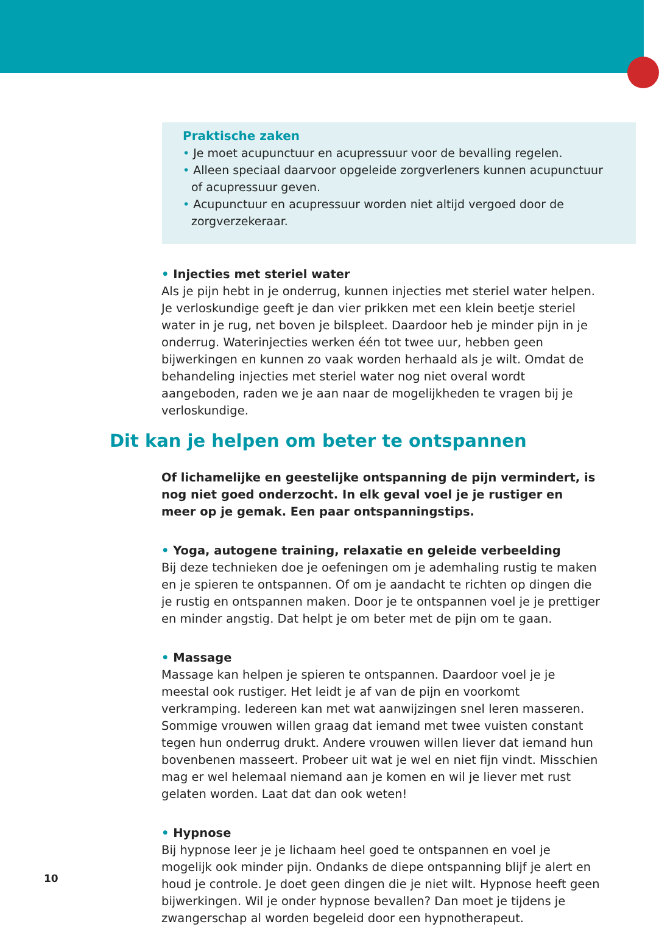Praktische zaken
• Je moet acupunctuur en acupressuur voor de bevalling regelen.
• Alleen speciaal daarvoor opgeleide zorgverleners kunnen acupunctuur of acupressuur geven.
• Acupunctuur en acupressuur worden niet altijd vergoed door de zorgverzekeraar.
• Injecties met steriel water
Als je pijn hebt in je onderrug, kunnen injecties met steriel water helpen. Je verloskundige geeft je dan vier prikken met een klein beetje steriel water in je rug, net boven je bilspleet. Daardoor heb je minder pijn in je onderrug. Waterinjecties werken één tot twee uur, hebben geen bijwerkingen en kunnen zo vaak worden herhaald als je wilt. Omdat de behandeling injecties met steriel water nog niet overal wordt aangeboden, raden we je aan naar de mogelijkheden te vragen bij je verloskundige.
Dit kan je helpen om beter te ontspannen
Of lichamelijke en geestelijke ontspanning de pijn vermindert, is nog niet goed onderzocht. In elk geval voel je je rustiger en meer op je gemak. Een paar ontspanningstips.
• Yoga, autogene training, relaxatie en geleide verbeelding
Bij deze technieken doe je oefeningen om je ademhaling rustig te maken en je spieren te ontspannen. Of om je aandacht te richten op dingen die je rustig en ontspannen maken. Door je te ontspannen voel je je prettiger en minder angstig. Dat helpt je om beter met de pijn om te gaan.
• Massage
Massage kan helpen je spieren te ontspannen. Daardoor voel je je meestal ook rustiger. Het leidt je af van de pijn en voorkomt verkramping. Iedereen kan met wat aanwijzingen snel leren masseren. Sommige vrouwen willen graag dat iemand met twee vuisten constant tegen hun onderrug drukt. Andere vrouwen willen liever dat iemand hun bovenbenen masseert. Probeer uit wat je wel en niet fijn vindt. Misschien mag er wel helemaal niemand aan je komen en wil je liever met rust gelaten worden. Laat dat dan ook weten!
• Hypnose
Bij hypnose leer je je lichaam heel goed te ontspannen en voel je mogelijk ook minder pijn. Ondanks de diepe ontspanning blijf je alert en houd je controle. Je doet geen dingen die je niet wilt. Hypnose heeft geen bijwerkingen. Wil je onder hypnose bevallen? Dan moet je tijdens je zwangerschap al worden begeleid door een hypnotherapeut.
10